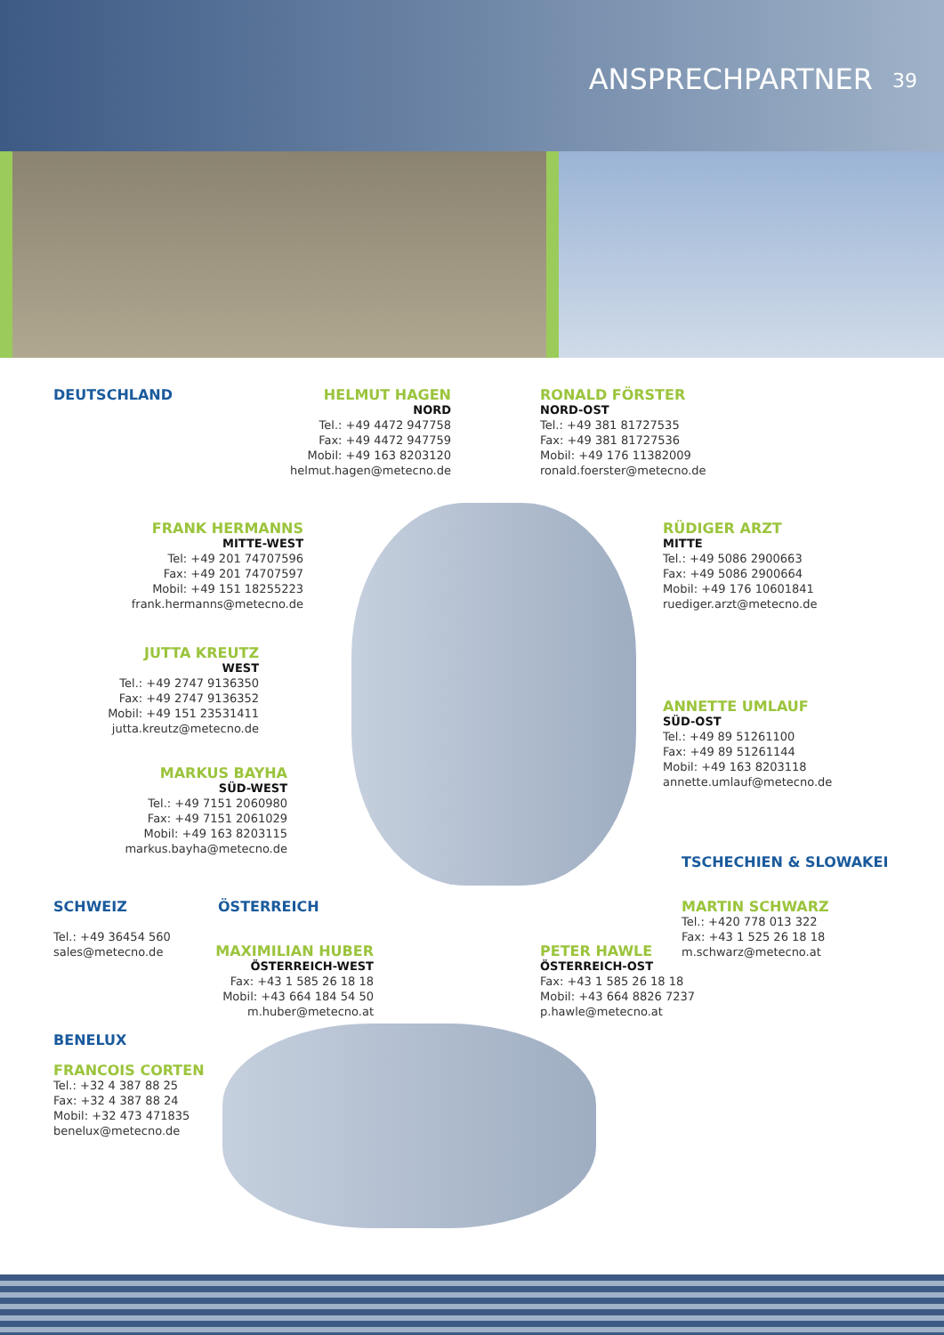ANSPRECHPARTNER 39
DEUTSCHLAND
HELMUT HAGEN
NORD
Tel.: +49 4472 947758
Fax: +49 4472 947759
Mobil: +49 163 8203120
helmut.hagen@metecno.de
RONALD FÖRSTER
NORD-OST
Tel.: +49 381 81727535
Fax: +49 381 81727536
Mobil: +49 176 11382009
ronald.foerster@metecno.de
FRANK HERMANNS
MITTE-WEST
Tel: +49 201 74707596
Fax: +49 201 74707597
Mobil: +49 151 18255223
frank.hermanns@metecno.de
RÜDIGER ARZT
MITTE
Tel.: +49 5086 2900663
Fax: +49 5086 2900664
Mobil: +49 176 10601841
ruediger.arzt@metecno.de
JUTTA KREUTZ
WEST
Tel.: +49 2747 9136350
Fax: +49 2747 9136352
Mobil: +49 151 23531411
jutta.kreutz@metecno.de
ANNETTE UMLAUF
SÜD-OST
Tel.: +49 89 51261100
Fax: +49 89 51261144
Mobil: +49 163 8203118
annette.umlauf@metecno.de
MARKUS BAYHA
SÜD-WEST
Tel.: +49 7151 2060980
Fax: +49 7151 2061029
Mobil: +49 163 8203115
markus.bayha@metecno.de
TSCHECHIEN & SLOWAKEI
MARTIN SCHWARZ
Tel.: +420 778 013 322
Fax: +43 1 525 26 18 18
m.schwarz@metecno.at
SCHWEIZ
Tel.: +49 36454 560
sales@metecno.de
ÖSTERREICH
MAXIMILIAN HUBER
ÖSTERREICH-WEST
Fax: +43 1 585 26 18 18
Mobil: +43 664 184 54 50
m.huber@metecno.at
PETER HAWLE
ÖSTERREICH-OST
Fax: +43 1 585 26 18 18
Mobil: +43 664 8826 7237
p.hawle@metecno.at
BENELUX
FRANCOIS CORTEN
Tel.: +32 4 387 88 25
Fax: +32 4 387 88 24
Mobil: +32 473 471835
benelux@metecno.de